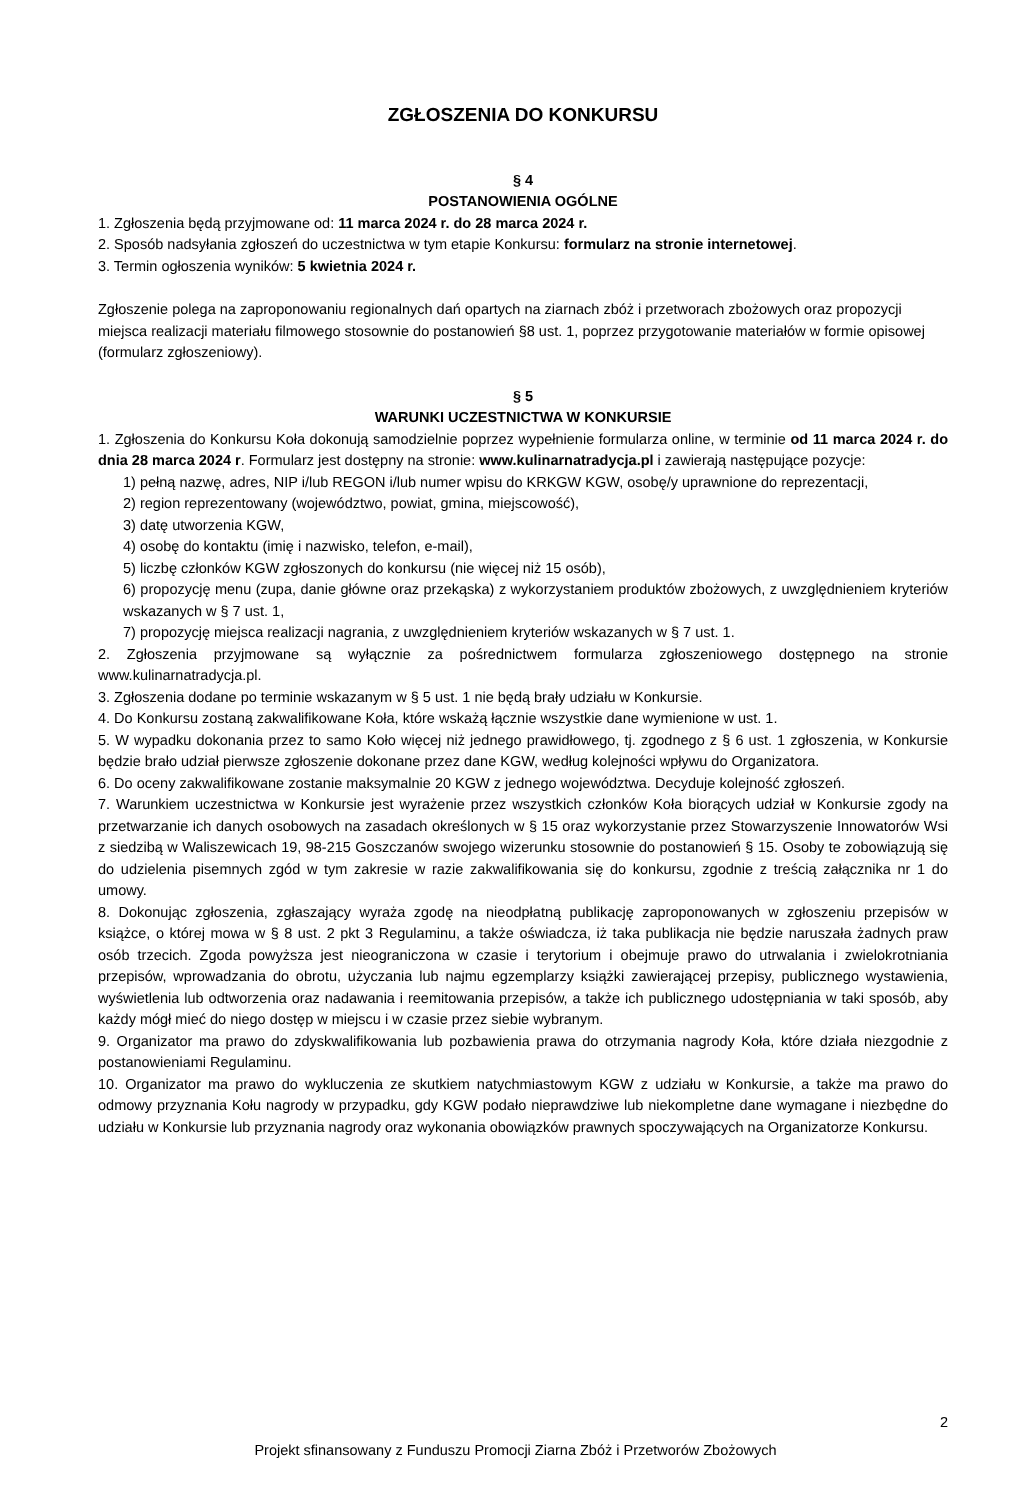ZGŁOSZENIA DO KONKURSU
§ 4
POSTANOWIENIA OGÓLNE
1. Zgłoszenia będą przyjmowane od: 11 marca 2024 r. do 28 marca 2024 r.
2. Sposób nadsyłania zgłoszeń do uczestnictwa w tym etapie Konkursu: formularz na stronie internetowej.
3. Termin ogłoszenia wyników: 5 kwietnia 2024 r.
Zgłoszenie polega na zaproponowaniu regionalnych dań opartych na ziarnach zbóż i przetworach zbożowych oraz propozycji miejsca realizacji materiału filmowego stosownie do postanowień §8 ust. 1, poprzez przygotowanie materiałów w formie opisowej (formularz zgłoszeniowy).
§ 5
WARUNKI UCZESTNICTWA W KONKURSIE
1. Zgłoszenia do Konkursu Koła dokonują samodzielnie poprzez wypełnienie formularza online, w terminie od 11 marca 2024 r. do dnia 28 marca 2024 r. Formularz jest dostępny na stronie: www.kulinarnatradycja.pl i zawierają następujące pozycje:
1) pełną nazwę, adres, NIP i/lub REGON i/lub numer wpisu do KRKGW KGW, osobę/y uprawnione do reprezentacji,
2) region reprezentowany (województwo, powiat, gmina, miejscowość),
3) datę utworzenia KGW,
4) osobę do kontaktu (imię i nazwisko, telefon, e-mail),
5) liczbę członków KGW zgłoszonych do konkursu (nie więcej niż 15 osób),
6) propozycję menu (zupa, danie główne oraz przekąska) z wykorzystaniem produktów zbożowych, z uwzględnieniem kryteriów wskazanych w § 7 ust. 1,
7) propozycję miejsca realizacji nagrania, z uwzględnieniem kryteriów wskazanych w § 7 ust. 1.
2. Zgłoszenia przyjmowane są wyłącznie za pośrednictwem formularza zgłoszeniowego dostępnego na stronie www.kulinarnatradycja.pl.
3. Zgłoszenia dodane po terminie wskazanym w § 5 ust. 1 nie będą brały udziału w Konkursie.
4. Do Konkursu zostaną zakwalifikowane Koła, które wskażą łącznie wszystkie dane wymienione w ust. 1.
5. W wypadku dokonania przez to samo Koło więcej niż jednego prawidłowego, tj. zgodnego z § 6 ust. 1 zgłoszenia, w Konkursie będzie brało udział pierwsze zgłoszenie dokonane przez dane KGW, według kolejności wpływu do Organizatora.
6. Do oceny zakwalifikowane zostanie maksymalnie 20 KGW z jednego województwa. Decyduje kolejność zgłoszeń.
7. Warunkiem uczestnictwa w Konkursie jest wyrażenie przez wszystkich członków Koła biorących udział w Konkursie zgody na przetwarzanie ich danych osobowych na zasadach określonych w § 15 oraz wykorzystanie przez Stowarzyszenie Innowatorów Wsi z siedzibą w Waliszewicach 19, 98-215 Goszczanów swojego wizerunku stosownie do postanowień § 15. Osoby te zobowiązują się do udzielenia pisemnych zgód w tym zakresie w razie zakwalifikowania się do konkursu, zgodnie z treścią załącznika nr 1 do umowy.
8. Dokonując zgłoszenia, zgłaszający wyraża zgodę na nieodpłatną publikację zaproponowanych w zgłoszeniu przepisów w książce, o której mowa w § 8 ust. 2 pkt 3 Regulaminu, a także oświadcza, iż taka publikacja nie będzie naruszała żadnych praw osób trzecich. Zgoda powyższa jest nieograniczona w czasie i terytorium i obejmuje prawo do utrwalania i zwielokrotniania przepisów, wprowadzania do obrotu, użyczania lub najmu egzemplarzy książki zawierającej przepisy, publicznego wystawienia, wyświetlenia lub odtworzenia oraz nadawania i reemitowania przepisów, a także ich publicznego udostępniania w taki sposób, aby każdy mógł mieć do niego dostęp w miejscu i w czasie przez siebie wybranym.
9. Organizator ma prawo do zdyskwalifikowania lub pozbawienia prawa do otrzymania nagrody Koła, które działa niezgodnie z postanowieniami Regulaminu.
10. Organizator ma prawo do wykluczenia ze skutkiem natychmiastowym KGW z udziału w Konkursie, a także ma prawo do odmowy przyznania Kołu nagrody w przypadku, gdy KGW podało nieprawdziwe lub niekompletne dane wymagane i niezbędne do udziału w Konkursie lub przyznania nagrody oraz wykonania obowiązków prawnych spoczywających na Organizatorze Konkursu.
2
Projekt sfinansowany z Funduszu Promocji Ziarna Zbóż i Przetworów Zbożowych